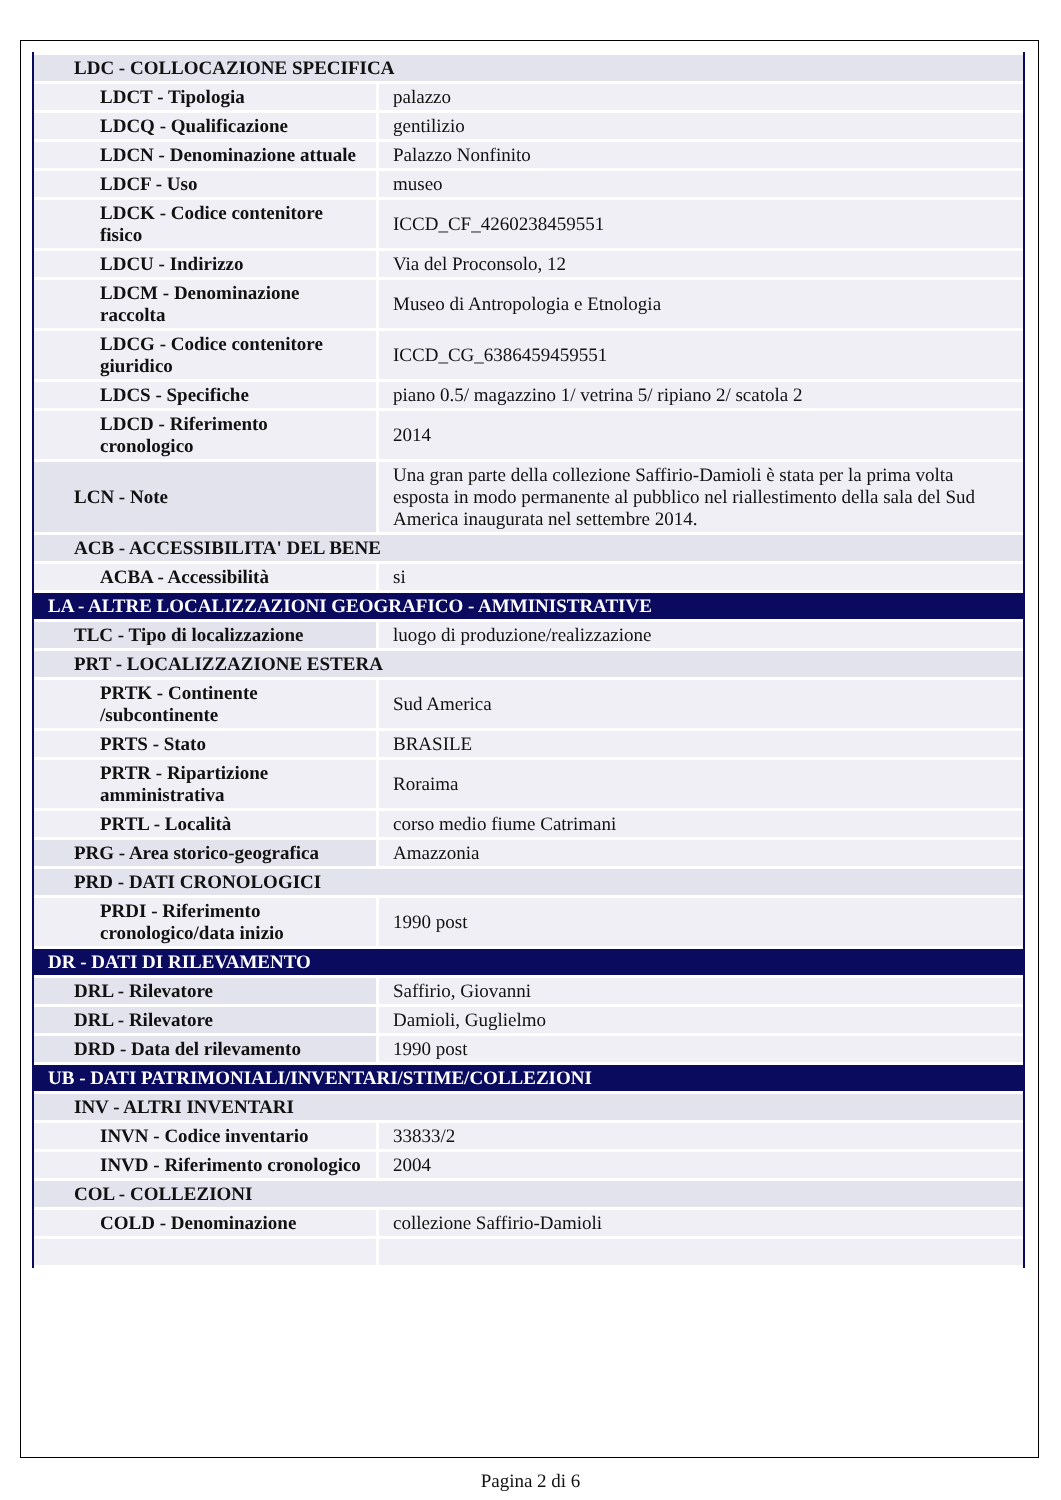| LDC - COLLOCAZIONE SPECIFICA | |
| LDCT - Tipologia | palazzo |
| LDCQ - Qualificazione | gentilizio |
| LDCN - Denominazione attuale | Palazzo Nonfinito |
| LDCF - Uso | museo |
| LDCK - Codice contenitore fisico | ICCD_CF_4260238459551 |
| LDCU - Indirizzo | Via del Proconsolo, 12 |
| LDCM - Denominazione raccolta | Museo di Antropologia e Etnologia |
| LDCG - Codice contenitore giuridico | ICCD_CG_6386459459551 |
| LDCS - Specifiche | piano 0.5/ magazzino 1/ vetrina 5/ ripiano 2/ scatola 2 |
| LDCD - Riferimento cronologico | 2014 |
| LCN - Note | Una gran parte della collezione Saffirio-Damioli è stata per la prima volta esposta in modo permanente al pubblico nel riallestimento della sala del Sud America inaugurata nel settembre 2014. |
| ACB - ACCESSIBILITA' DEL BENE | |
| ACBA - Accessibilità | si |
| LA - ALTRE LOCALIZZAZIONI GEOGRAFICO - AMMINISTRATIVE | |
| TLC - Tipo di localizzazione | luogo di produzione/realizzazione |
| PRT - LOCALIZZAZIONE ESTERA | |
| PRTK - Continente /subcontinente | Sud America |
| PRTS - Stato | BRASILE |
| PRTR - Ripartizione amministrativa | Roraima |
| PRTL - Località | corso medio fiume Catrimani |
| PRG - Area storico-geografica | Amazzonia |
| PRD - DATI CRONOLOGICI | |
| PRDI - Riferimento cronologico/data inizio | 1990 post |
| DR - DATI DI RILEVAMENTO | |
| DRL - Rilevatore | Saffirio, Giovanni |
| DRL - Rilevatore | Damioli, Guglielmo |
| DRD - Data del rilevamento | 1990 post |
| UB - DATI PATRIMONIALI/INVENTARI/STIME/COLLEZIONI | |
| INV - ALTRI INVENTARI | |
| INVN - Codice inventario | 33833/2 |
| INVD - Riferimento cronologico | 2004 |
| COL - COLLEZIONI | |
| COLD - Denominazione | collezione Saffirio-Damioli |
Pagina 2 di 6